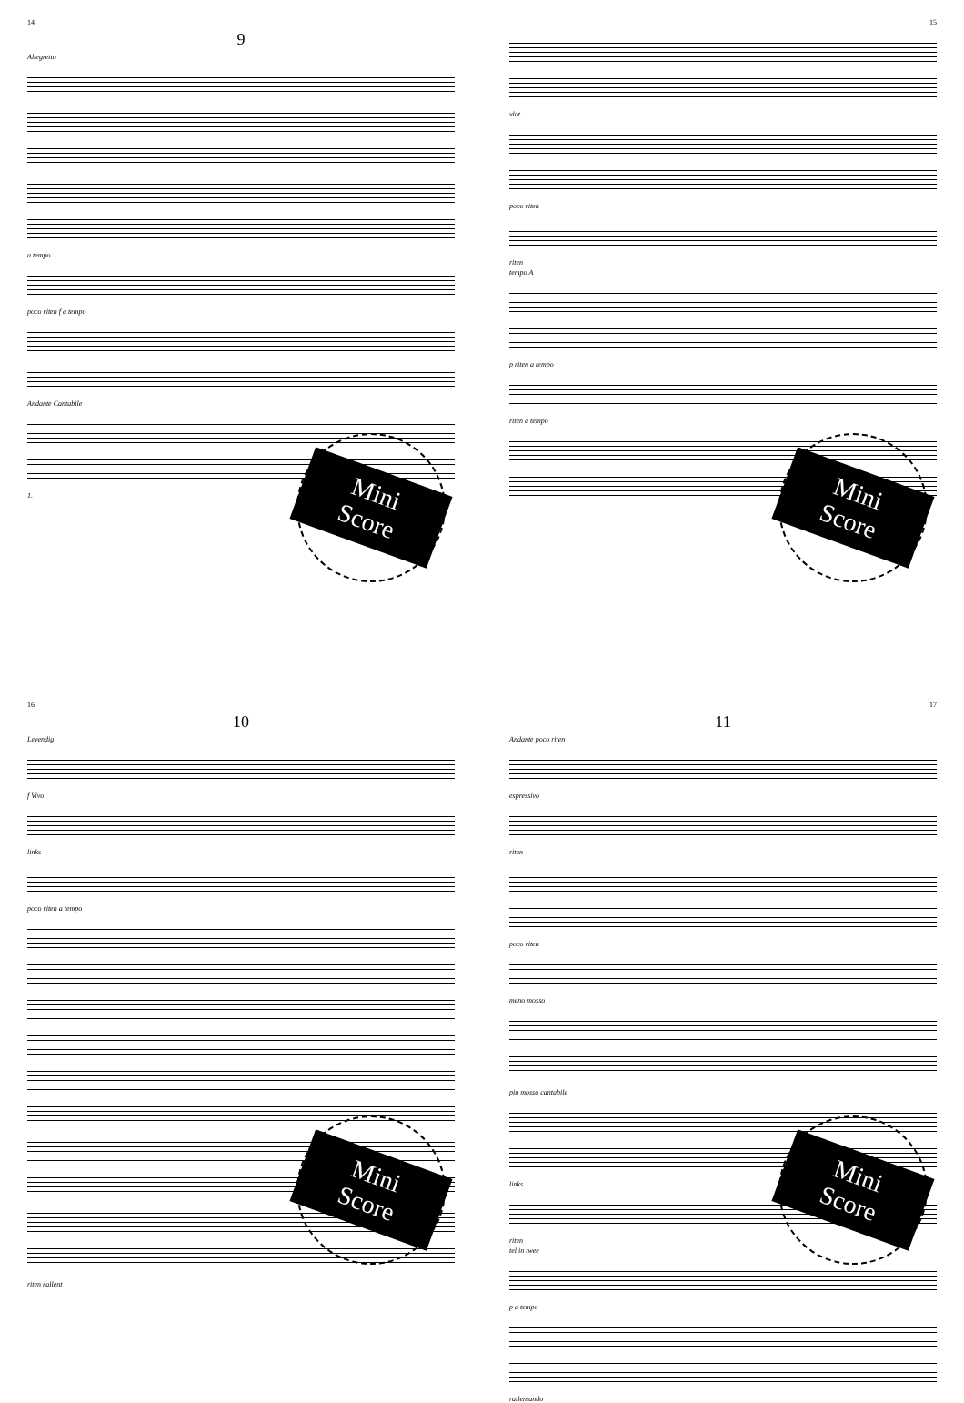14
9
Allegretto
a tempo
poco riten f a tempo
Andante Cantabile
1.
Mini Score
15
vlot
poco riten
riten
tempo A
p riten a tempo
riten a tempo
Mini Score
16
10
Levendig
f Vivo
links
poco riten a tempo
riten rallent
Mini Score
17
11
Andante poco riten
espressivo
riten
poco riten
meno mosso
piu mosso cantabile
links
riten
tel in twee
p a tempo
rallentando
Mini Score